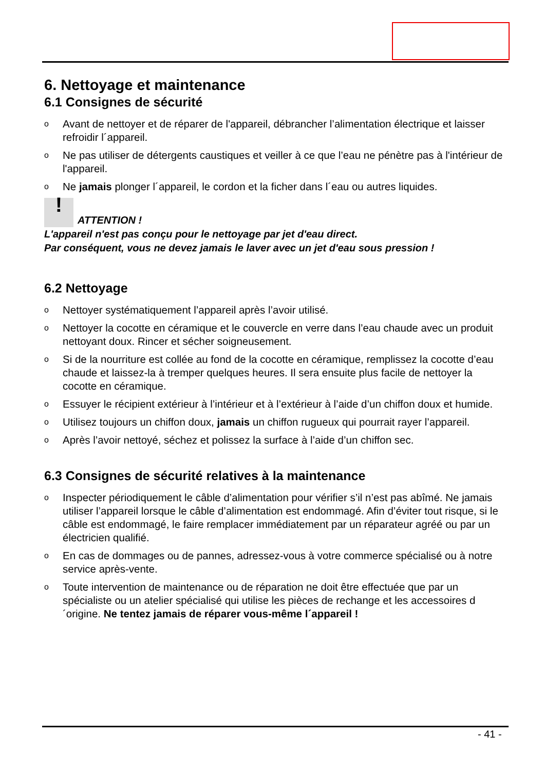6. Nettoyage et maintenance
6.1 Consignes de sécurité
o Avant de nettoyer et de réparer de l'appareil, débrancher l’alimentation électrique et laisser refroidir l´appareil.
o Ne pas utiliser de détergents caustiques et veiller à ce que l’eau ne pénètre pas à l'intérieur de l'appareil.
o Ne jamais plonger l´appareil, le cordon et la ficher dans l´eau ou autres liquides.
! ATTENTION !
L'appareil n'est pas conçu pour le nettoyage par jet d'eau direct.
Par conséquent, vous ne devez jamais le laver avec un jet d'eau sous pression !
6.2 Nettoyage
o Nettoyer systématiquement l’appareil après l’avoir utilisé.
o Nettoyer la cocotte en céramique et le couvercle en verre dans l’eau chaude avec un produit nettoyant doux. Rincer et sécher soigneusement.
o Si de la nourriture est collée au fond de la cocotte en céramique, remplissez la cocotte d’eau chaude et laissez-la à tremper quelques heures. Il sera ensuite plus facile de nettoyer la cocotte en céramique.
o Essuyer le récipient extérieur à l’intérieur et à l’extérieur à l’aide d’un chiffon doux et humide.
o Utilisez toujours un chiffon doux, jamais un chiffon rugueux qui pourrait rayer l’appareil.
o Après l’avoir nettoyé, séchez et polissez la surface à l’aide d’un chiffon sec.
6.3 Consignes de sécurité relatives à la maintenance
o Inspecter périodiquement le câble d’alimentation pour vérifier s’il n’est pas abîmé. Ne jamais utiliser l’appareil lorsque le câble d’alimentation est endommagé. Afin d’éviter tout risque, si le câble est endommagé, le faire remplacer immédiatement par un réparateur agréé ou par un électricien qualifié.
o En cas de dommages ou de pannes, adressez-vous à votre commerce spécialisé ou à notre service après-vente.
o Toute intervention de maintenance ou de réparation ne doit être effectuée que par un spécialiste ou un atelier spécialisé qui utilise les pièces de rechange et les accessoires d´origine. Ne tentez jamais de réparer vous-même l´appareil !
- 41 -